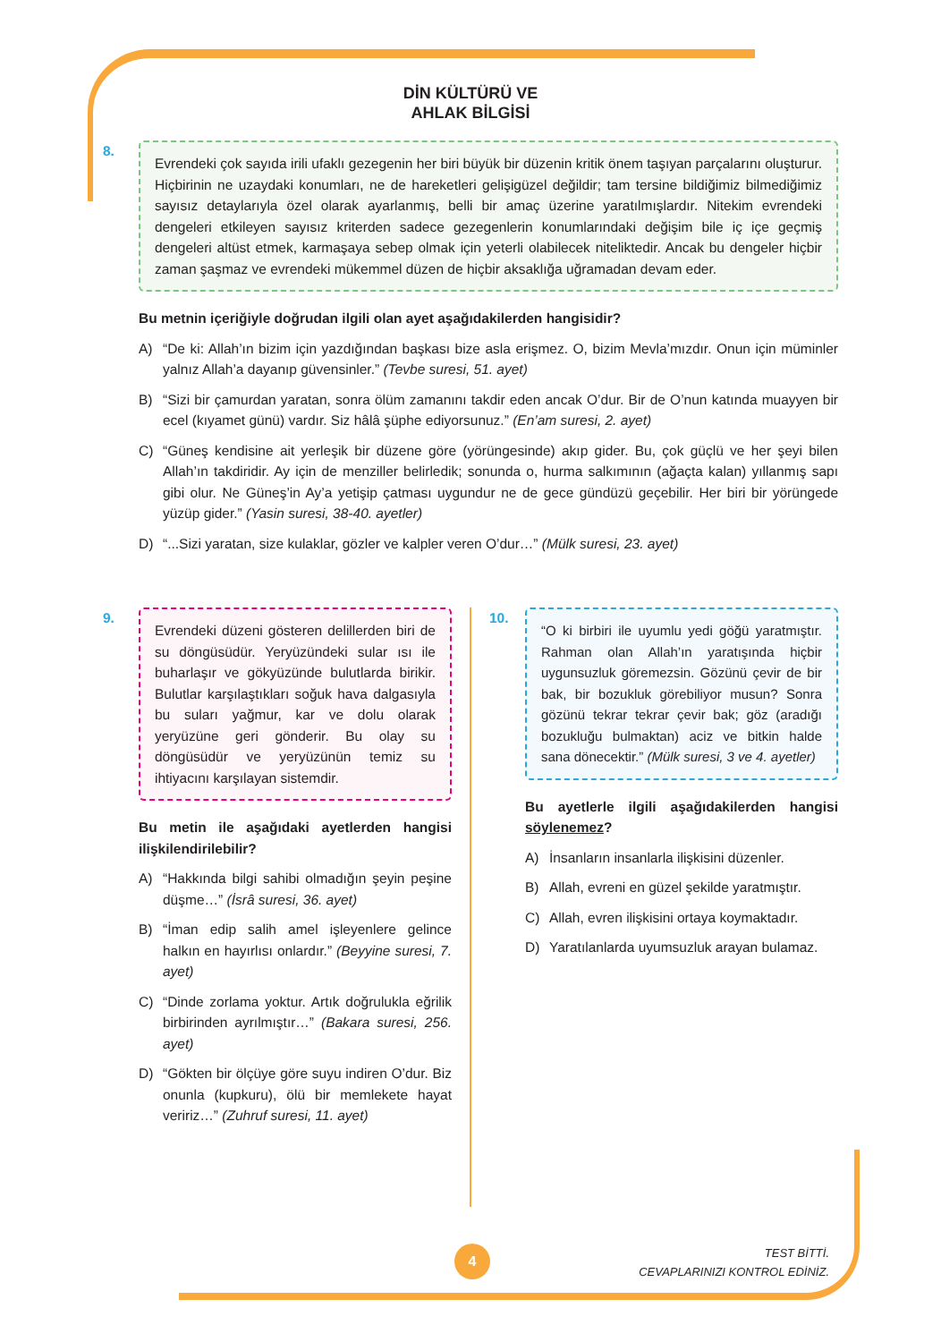DİN KÜLTÜRÜ VE
AHLAK BİLGİSİ
8.
Evrendeki çok sayıda irili ufaklı gezegenin her biri büyük bir düzenin kritik önem taşıyan parçalarını oluşturur. Hiçbirinin ne uzaydaki konumları, ne de hareketleri gelişigüzel değildir; tam tersine bildiğimiz bilmediğimiz sayısız detaylarıyla özel olarak ayarlanmış, belli bir amaç üzerine yaratılmışlardır. Nitekim evrendeki dengeleri etkileyen sayısız kriterden sadece gezegenlerin konumlarındaki değişim bile iç içe geçmiş dengeleri altüst etmek, karmaşaya sebep olmak için yeterli olabilecek niteliktedir. Ancak bu dengeler hiçbir zaman şaşmaz ve evrendeki mükemmel düzen de hiçbir aksaklığa uğramadan devam eder.
Bu metnin içeriğiyle doğrudan ilgili olan ayet aşağıdakilerden hangisidir?
A) “De ki: Allah’ın bizim için yazdığından başkası bize asla erişmez. O, bizim Mevla’mızdır. Onun için müminler yalnız Allah’a dayanıp güvensinler.” (Tevbe suresi, 51. ayet)
B) “Sizi bir çamurdan yaratan, sonra ölüm zamanını takdir eden ancak O’dur. Bir de O’nun katında muayyen bir ecel (kıyamet günü) vardır. Siz hâlâ şüphe ediyorsunuz.” (En’am suresi, 2. ayet)
C) “Güneş kendisine ait yerleşik bir düzene göre (yörüngesinde) akıp gider. Bu, çok güçlü ve her şeyi bilen Allah’ın takdiridir. Ay için de menziller belirledik; sonunda o, hurma salkımının (ağaçta kalan) yıllanmış sapı gibi olur. Ne Güneş’in Ay’a yetişip çatması uygundur ne de gece gündüzü geçebilir. Her biri bir yörüngede yüzüp gider.” (Yasin suresi, 38-40. ayetler)
D) “...Sizi yaratan, size kulaklar, gözler ve kalpler veren O’dur…” (Mülk suresi, 23. ayet)
9.
Evrendeki düzeni gösteren delillerden biri de su döngüsüdür. Yeryüzündeki sular ısı ile buharlaşır ve gökyüzünde bulutlarda birikir. Bulutlar karşılaştıkları soğuk hava dalgasıyla bu suları yağmur, kar ve dolu olarak yeryüzüne geri gönderir. Bu olay su döngüsüdür ve yeryüzünün temiz su ihtiyacını karşılayan sistemdir.
Bu metin ile aşağıdaki ayetlerden hangisi ilişkilendirilebilir?
A) “Hakkında bilgi sahibi olmadığın şeyin peşine düşme…” (İsrâ suresi, 36. ayet)
B) “İman edip salih amel işleyenlere gelince halkın en hayırlısı onlardır.” (Beyyine suresi, 7. ayet)
C) “Dinde zorlama yoktur. Artık doğrulukla eğrilik birbirinden ayrılmıştır…” (Bakara suresi, 256. ayet)
D) “Gökten bir ölçüye göre suyu indiren O’dur. Biz onunla (kupkuru), ölü bir memlekete hayat veririz…” (Zuhruf suresi, 11. ayet)
10.
“O ki birbiri ile uyumlu yedi göğü yaratmıştır. Rahman olan Allah’ın yaratışında hiçbir uygunsuzluk göremezsin. Gözünü çevir de bir bak, bir bozukluk görebiliyor musun? Sonra gözünü tekrar tekrar çevir bak; göz (aradığı bozukluğu bulmaktan) aciz ve bitkin halde sana dönecektir.” (Mülk suresi, 3 ve 4. ayetler)
Bu ayetlerle ilgili aşağıdakilerden hangisi söylenemez?
A) İnsanların insanlarla ilişkisini düzenler.
B) Allah, evreni en güzel şekilde yaratmıştır.
C) Allah, evren ilişkisini ortaya koymaktadır.
D) Yaratılanlarda uyumsuzluk arayan bulamaz.
4
TEST BİTTİ.
CEVAPLARINIZI KONTROL EDİNİZ.